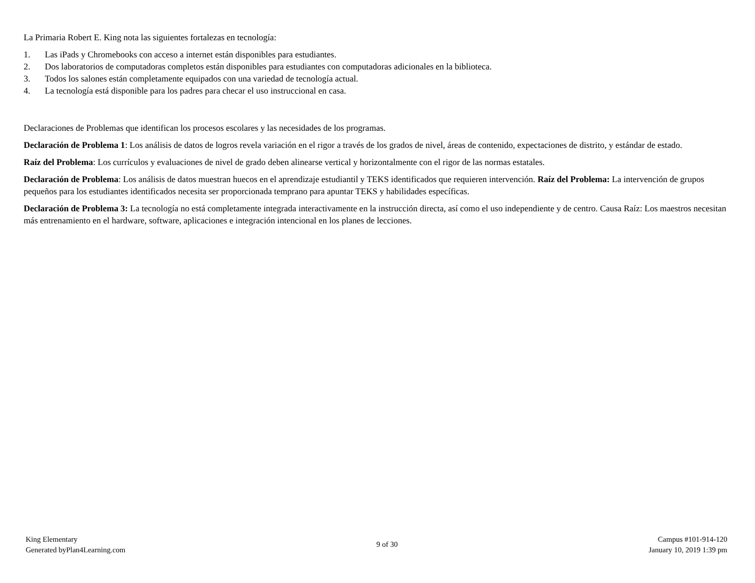La Primaria Robert E. King nota las siguientes fortalezas en tecnología:
1. Las iPads y Chromebooks con acceso a internet están disponibles para estudiantes.
2. Dos laboratorios de computadoras completos están disponibles para estudiantes con computadoras adicionales en la biblioteca.
3. Todos los salones están completamente equipados con una variedad de tecnología actual.
4. La tecnología está disponible para los padres para checar el uso instruccional en casa.
Declaraciones de Problemas que identifican los procesos escolares y las necesidades de los programas.
Declaración de Problema 1: Los análisis de datos de logros revela variación en el rigor a través de los grados de nivel, áreas de contenido, expectaciones de distrito, y estándar de estado.
Raíz del Problema: Los currículos y evaluaciones de nivel de grado deben alinearse vertical y horizontalmente con el rigor de las normas estatales.
Declaración de Problema: Los análisis de datos muestran huecos en el aprendizaje estudiantil y TEKS identificados que requieren intervención. Raíz del Problema: La intervención de grupos pequeños para los estudiantes identificados necesita ser proporcionada temprano para apuntar TEKS y habilidades específicas.
Declaración de Problema 3: La tecnología no está completamente integrada interactivamente en la instrucción directa, así como el uso independiente y de centro. Causa Raíz: Los maestros necesitan más entrenamiento en el hardware, software, aplicaciones e integración intencional en los planes de lecciones.
King Elementary
Generated byPlan4Learning.com
9 of 30
Campus #101-914-120
January 10, 2019 1:39 pm